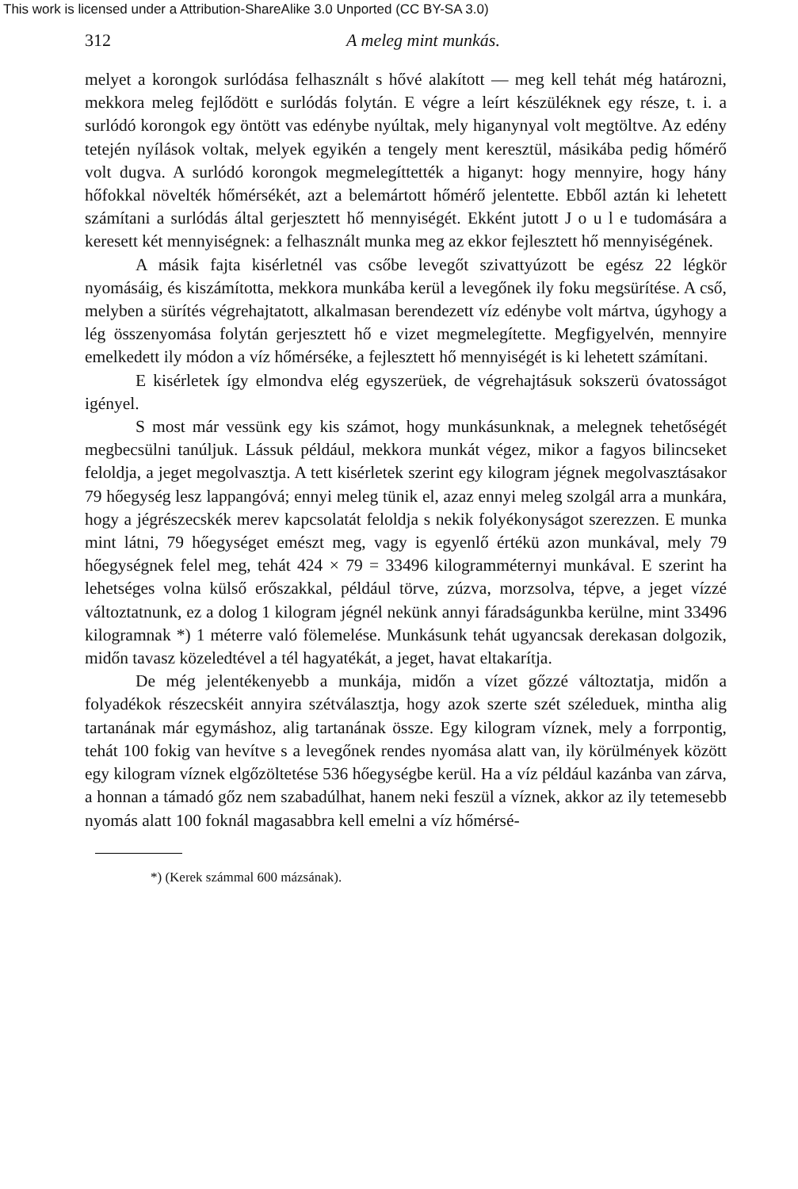This work is licensed under a Attribution-ShareAlike 3.0 Unported (CC BY-SA 3.0)
312 A meleg mint munkás.
melyet a korongok surlódása felhasznált s hővé alakított — meg kell tehát még határozni, mekkora meleg fejlődött e surlódás folytán. E végre a leírt készüléknek egy része, t. i. a surlódó korongok egy öntött vas edénybe nyúltak, mely higanynyal volt megtöltve. Az edény tetején nyílások voltak, melyek egyikén a tengely ment keresztül, másikába pedig hőmérő volt dugva. A surlódó korongok megmelegíttették a higanyt: hogy mennyire, hogy hány hőfokkal növelték hőmérsékét, azt a belemártott hőmérő jelentette. Ebből aztán ki lehetett számítani a surlódás által gerjesztett hő mennyiségét. Ekként jutott J o u l e tudomására a keresett két mennyiségnek: a felhasznált munka meg az ekkor fejlesztett hő mennyiségének.
A másik fajta kisérletnél vas csőbe levegőt szivattyúzott be egész 22 légkör nyomásáig, és kiszámította, mekkora munkába kerül a levegőnek ily foku megsürítése. A cső, melyben a sürítés végrehajtatott, alkalmasan berendezett víz edénybe volt mártva, úgyhogy a lég összenyomása folytán gerjesztett hő e vizet megmelegítette. Megfigyelvén, mennyire emelkedett ily módon a víz hőmérséke, a fejlesztett hő mennyiségét is ki lehetett számítani.
E kisérletek így elmondva elég egyszerüek, de végrehajtásuk sokszerü óvatosságot igényel.
S most már vessünk egy kis számot, hogy munkásunknak, a melegnek tehetőségét megbecsülni tanúljuk. Lássuk például, mekkora munkát végez, mikor a fagyos bilincseket feloldja, a jeget megolvasztja. A tett kisérletek szerint egy kilogram jégnek megolvasztásakor 79 hőegység lesz lappangóvá; ennyi meleg tünik el, azaz ennyi meleg szolgál arra a munkára, hogy a jégrészecskék merev kapcsolatát feloldja s nekik folyékonyságot szerezzen. E munka mint látni, 79 hőegységet emészt meg, vagy is egyenlő értékü azon munkával, mely 79 hőegységnek felel meg, tehát 424 × 79 = 33496 kilogramméternyi munkával. E szerint ha lehetséges volna külső erőszakkal, például törve, zúzva, morzsolva, tépve, a jeget vízzé változtatnunk, ez a dolog 1 kilogram jégnél nekünk annyi fáradságunkba kerülne, mint 33496 kilogramnak *) 1 méterre való fölemelése. Munkásunk tehát ugyancsak derekasan dolgozik, midőn tavasz közeledtével a tél hagyatékát, a jeget, havat eltakarítja.
De még jelentékenyebb a munkája, midőn a vízet gőzzé változtatja, midőn a folyadékok részecskéit annyira szétválasztja, hogy azok szerte szét széleduek, mintha alig tartanának már egymáshoz, alig tartanának össze. Egy kilogram víznek, mely a forrpontig, tehát 100 fokig van hevítve s a levegőnek rendes nyomása alatt van, ily körülmények között egy kilogram víznek elgőzöltetése 536 hőegységbe kerül. Ha a víz például kazánba van zárva, a honnan a támadó gőz nem szabadúlhat, hanem neki feszül a víznek, akkor az ily tetemesebb nyomás alatt 100 foknál magasabbra kell emelni a víz hőmérsé-
*) (Kerek számmal 600 mázsának).